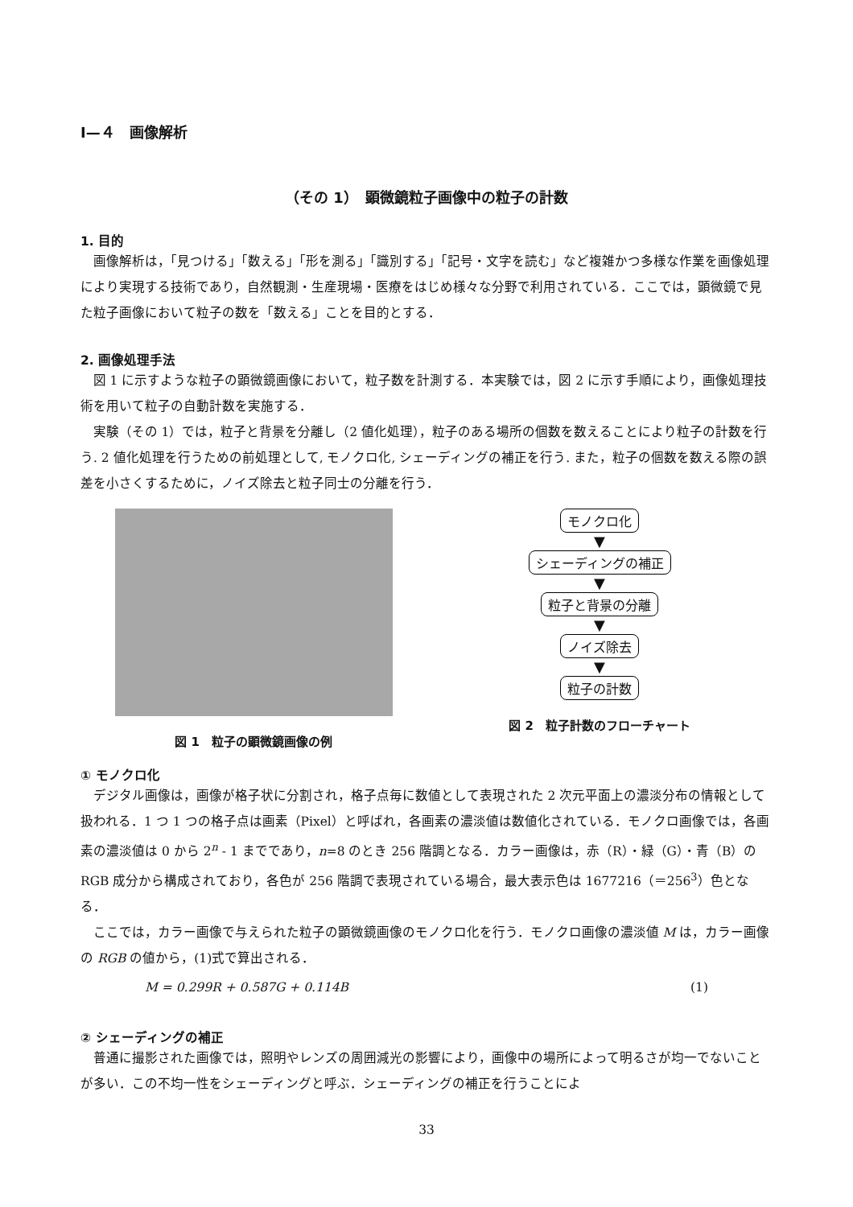Ⅰ—４　画像解析
（その 1）　顕微鏡粒子画像中の粒子の計数
1. 目的
画像解析は，「見つける」「数える」「形を測る」「識別する」「記号・文字を読む」など複雑かつ多様な作業を画像処理により実現する技術であり，自然観測・生産現場・医療をはじめ様々な分野で利用されている．ここでは，顕微鏡で見た粒子画像において粒子の数を「数える」ことを目的とする．
2. 画像処理手法
図 1 に示すような粒子の顕微鏡画像において，粒子数を計測する．本実験では，図 2 に示す手順により，画像処理技術を用いて粒子の自動計数を実施する．
実験（その 1）では，粒子と背景を分離し（2 値化処理），粒子のある場所の個数を数えることにより粒子の計数を行う. 2 値化処理を行うための前処理として, モノクロ化, シェーディングの補正を行う. また，粒子の個数を数える際の誤差を小さくするために，ノイズ除去と粒子同士の分離を行う．
図 1　粒子の顕微鏡画像の例
モノクロ化
▼
シェーディングの補正
▼
粒子と背景の分離
▼
ノイズ除去
▼
粒子の計数
図 2　粒子計数のフローチャート
① モノクロ化
デジタル画像は，画像が格子状に分割され，格子点毎に数値として表現された 2 次元平面上の濃淡分布の情報として扱われる．1 つ 1 つの格子点は画素（Pixel）と呼ばれ，各画素の濃淡値は数値化されている．モノクロ画像では，各画素の濃淡値は 0 から 2<sup>n</sup> - 1 までであり，n=8 のとき 256 階調となる．カラー画像は，赤（R）・緑（G）・青（B）の RGB 成分から構成されており，各色が 256 階調で表現されている場合，最大表示色は 1677216（＝256<sup>3</sup>）色となる．
ここでは，カラー画像で与えられた粒子の顕微鏡画像のモノクロ化を行う．モノクロ画像の濃淡値 M は，カラー画像の RGB の値から，(1)式で算出される．
M = 0.299R + 0.587G + 0.114B (1)
② シェーディングの補正
普通に撮影された画像では，照明やレンズの周囲減光の影響により，画像中の場所によって明るさが均一でないことが多い．この不均一性をシェーディングと呼ぶ．シェーディングの補正を行うことによ
33